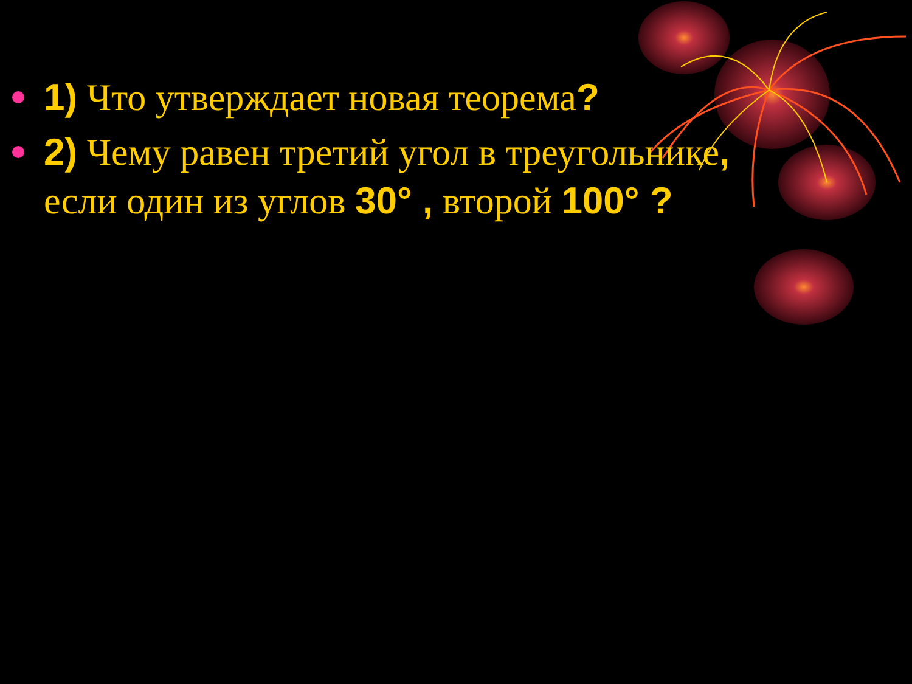1) Что утверждает новая теорема?
2) Чему равен третий угол в треугольнике, если один из углов 30° , второй 100° ?